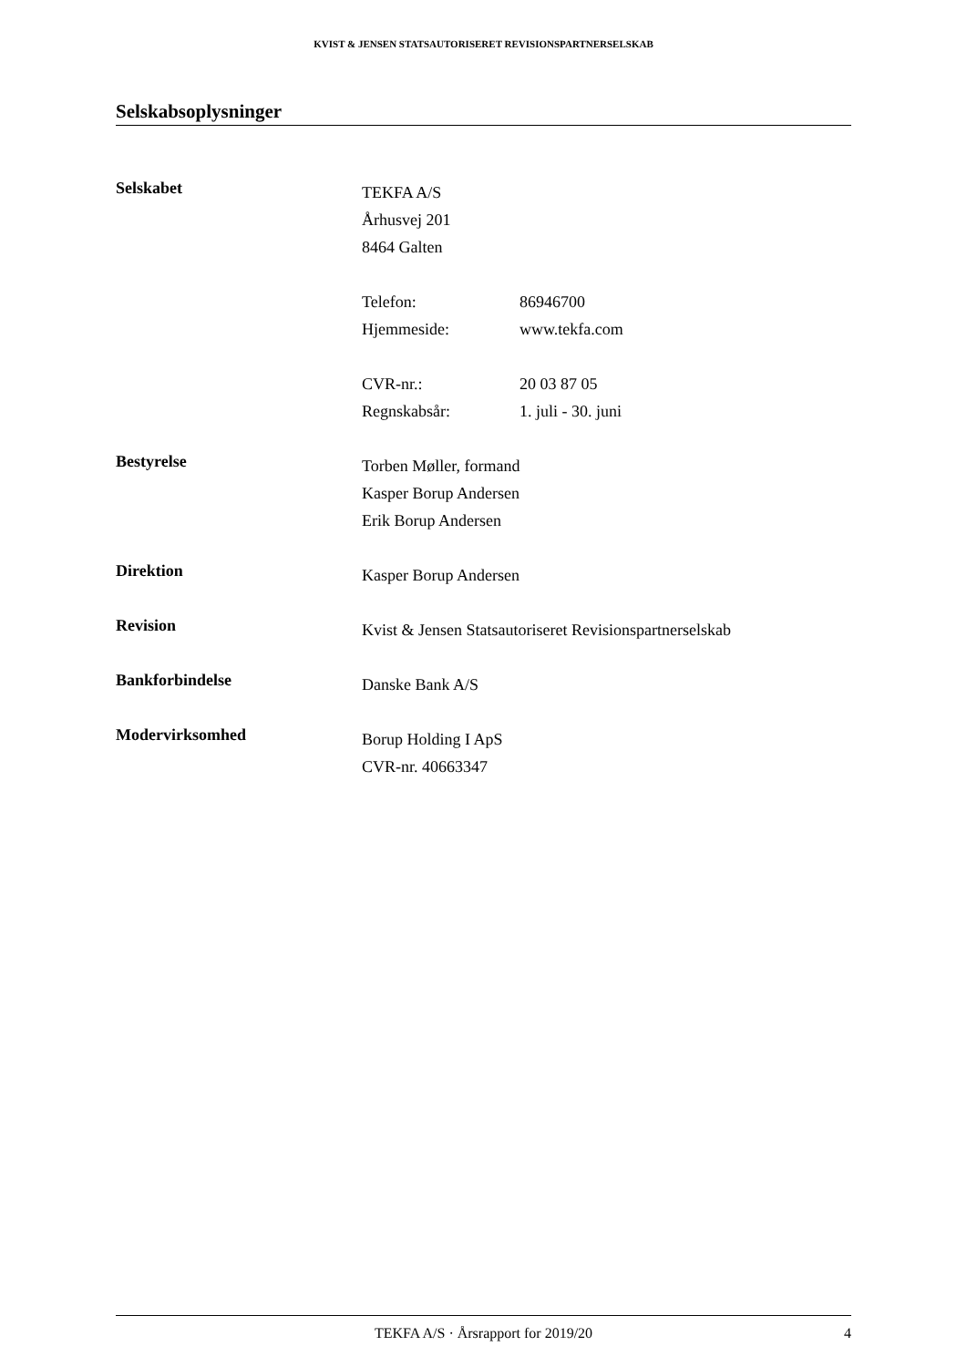KVIST & JENSEN STATSAUTORISERET REVISIONSPARTNERSELSKAB
Selskabsoplysninger
Selskabet
TEKFA A/S
Århusvej 201
8464 Galten
Telefon: 86946700
Hjemmeside: www.tekfa.com
CVR-nr.: 20 03 87 05
Regnskabsår: 1. juli - 30. juni
Bestyrelse
Torben Møller, formand
Kasper Borup Andersen
Erik Borup Andersen
Direktion
Kasper Borup Andersen
Revision
Kvist & Jensen Statsautoriseret Revisionspartnerselskab
Bankforbindelse
Danske Bank A/S
Modervirksomhed
Borup Holding I ApS
CVR-nr. 40663347
TEKFA A/S · Årsrapport for 2019/20 4